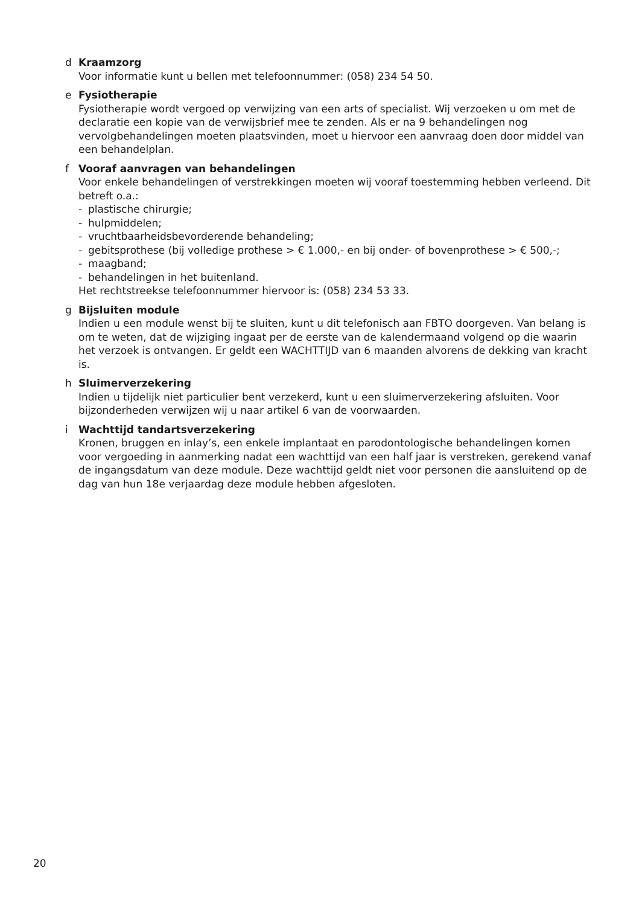d Kraamzorg
Voor informatie kunt u bellen met telefoonnummer: (058) 234 54 50.
e Fysiotherapie
Fysiotherapie wordt vergoed op verwijzing van een arts of specialist. Wij verzoeken u om met de declaratie een kopie van de verwijsbrief mee te zenden. Als er na 9 behandelingen nog vervolgbehandelingen moeten plaatsvinden, moet u hiervoor een aanvraag doen door middel van een behandelplan.
f Vooraf aanvragen van behandelingen
Voor enkele behandelingen of verstrekkingen moeten wij vooraf toestemming hebben verleend. Dit betreft o.a.:
- plastische chirurgie;
- hulpmiddelen;
- vruchtbaarheidsbevorderende behandeling;
- gebitsprothese (bij volledige prothese > € 1.000,- en bij onder- of bovenprothese > € 500,-;
- maagband;
- behandelingen in het buitenland.
Het rechtstreekse telefoonnummer hiervoor is: (058) 234 53 33.
g Bijsluiten module
Indien u een module wenst bij te sluiten, kunt u dit telefonisch aan FBTO doorgeven. Van belang is om te weten, dat de wijziging ingaat per de eerste van de kalendermaand volgend op die waarin het verzoek is ontvangen. Er geldt een WACHTTIJD van 6 maanden alvorens de dekking van kracht is.
h Sluimerverzekering
Indien u tijdelijk niet particulier bent verzekerd, kunt u een sluimerverzekering afsluiten. Voor bijzonderheden verwijzen wij u naar artikel 6 van de voorwaarden.
i Wachttijd tandartsverzekering
Kronen, bruggen en inlay’s, een enkele implantaat en parodontologische behandelingen komen voor vergoeding in aanmerking nadat een wachttijd van een half jaar is verstreken, gerekend vanaf de ingangsdatum van deze module. Deze wachttijd geldt niet voor personen die aansluitend op de dag van hun 18e verjaardag deze module hebben afgesloten.
20